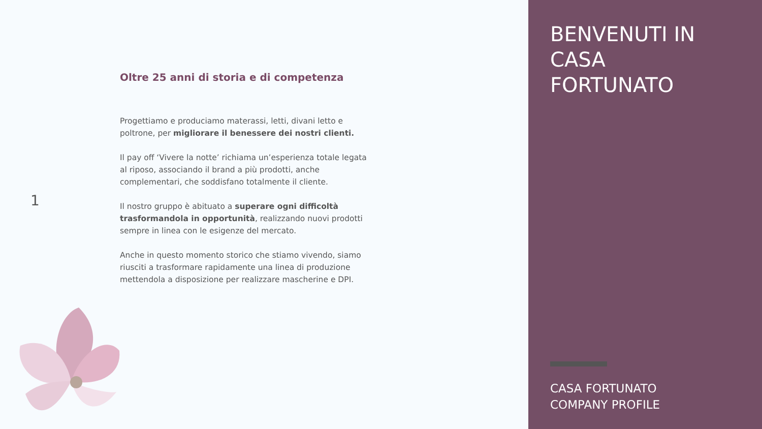1
Oltre 25 anni di storia e di competenza
Progettiamo e produciamo materassi, letti, divani letto e poltrone, per migliorare il benessere dei nostri clienti.
Il pay off ‘Vivere la notte’ richiama un’esperienza totale legata al riposo, associando il brand a più prodotti, anche complementari, che soddisfano totalmente il cliente.
Il nostro gruppo è abituato a superare ogni difficoltà trasformandola in opportunità, realizzando nuovi prodotti sempre in linea con le esigenze del mercato.
Anche in questo momento storico che stiamo vivendo, siamo riusciti a trasformare rapidamente una linea di produzione mettendola a disposizione per realizzare mascherine e DPI.
BENVENUTI IN
CASA
FORTUNATO
CASA FORTUNATO
COMPANY PROFILE